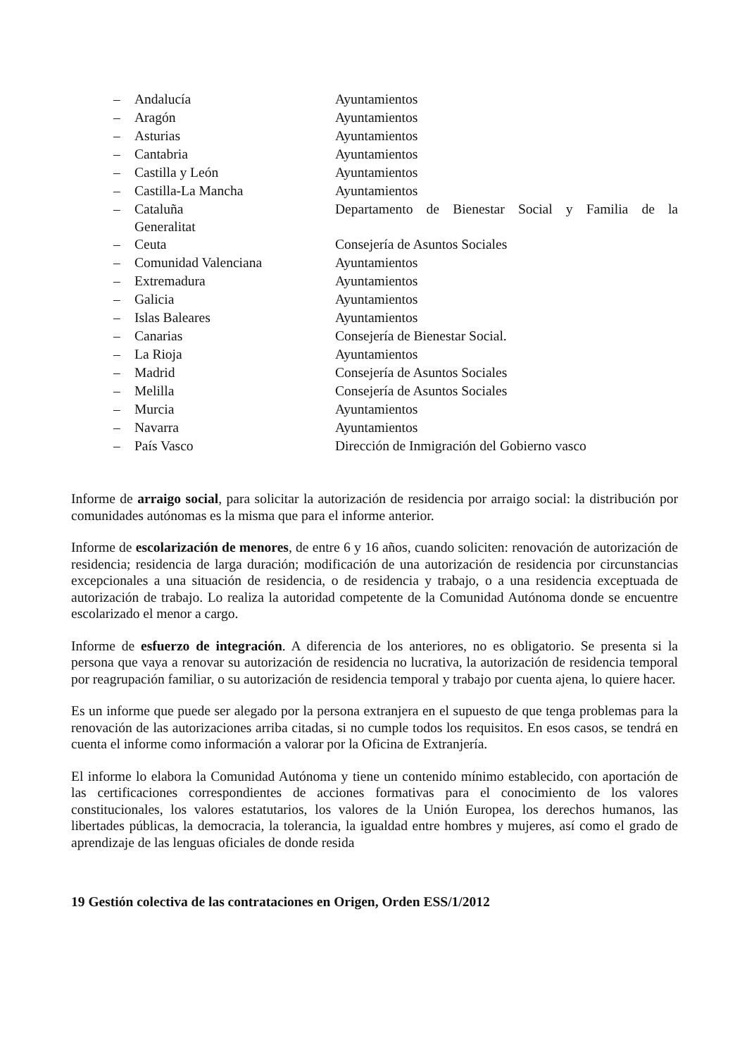– Andalucía Ayuntamientos
– Aragón Ayuntamientos
– Asturias Ayuntamientos
– Cantabria Ayuntamientos
– Castilla y León Ayuntamientos
– Castilla-La Mancha Ayuntamientos
– Cataluña Departamento de Bienestar Social y Familia de la
Generalitat
– Ceuta Consejería de Asuntos Sociales
– Comunidad Valenciana Ayuntamientos
– Extremadura Ayuntamientos
– Galicia Ayuntamientos
– Islas Baleares Ayuntamientos
– Canarias Consejería de Bienestar Social.
– La Rioja Ayuntamientos
– Madrid Consejería de Asuntos Sociales
– Melilla Consejería de Asuntos Sociales
– Murcia Ayuntamientos
– Navarra Ayuntamientos
– País Vasco Dirección de Inmigración del Gobierno vasco
Informe de arraigo social, para solicitar la autorización de residencia por arraigo social: la distribución por comunidades autónomas es la misma que para el informe anterior.
Informe de escolarización de menores, de entre 6 y 16 años, cuando soliciten: renovación de autorización de residencia; residencia de larga duración; modificación de una autorización de residencia por circunstancias excepcionales a una situación de residencia, o de residencia y trabajo, o a una residencia exceptuada de autorización de trabajo. Lo realiza la autoridad competente de la Comunidad Autónoma donde se encuentre escolarizado el menor a cargo.
Informe de esfuerzo de integración. A diferencia de los anteriores, no es obligatorio. Se presenta si la persona que vaya a renovar su autorización de residencia no lucrativa, la autorización de residencia temporal por reagrupación familiar, o su autorización de residencia temporal y trabajo por cuenta ajena, lo quiere hacer.
Es un informe que puede ser alegado por la persona extranjera en el supuesto de que tenga problemas para la renovación de las autorizaciones arriba citadas, si no cumple todos los requisitos. En esos casos, se tendrá en cuenta el informe como información a valorar por la Oficina de Extranjería.
El informe lo elabora la Comunidad Autónoma y tiene un contenido mínimo establecido, con aportación de las certificaciones correspondientes de acciones formativas para el conocimiento de los valores constitucionales, los valores estatutarios, los valores de la Unión Europea, los derechos humanos, las libertades públicas, la democracia, la tolerancia, la igualdad entre hombres y mujeres, así como el grado de aprendizaje de las lenguas oficiales de donde resida
19 Gestión colectiva de las contrataciones en Origen, Orden ESS/1/2012